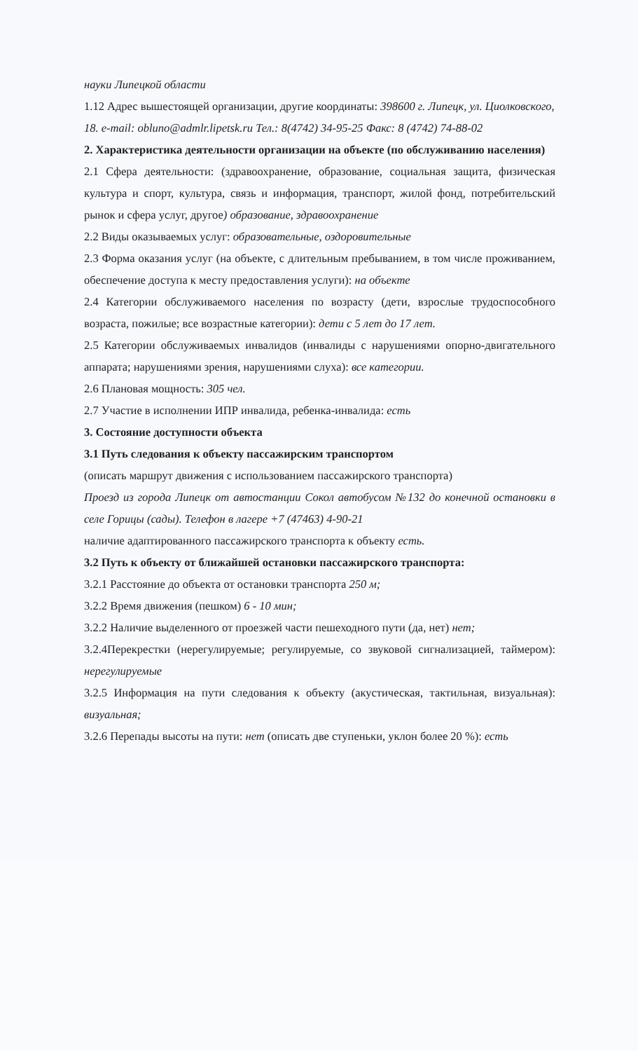науки Липецкой области
1.12 Адрес вышестоящей организации, другие координаты: 398600 г. Липецк, ул. Циолковского,
18. e-mail: obluno@admlr.lipetsk.ru Тел.: 8(4742) 34-95-25 Факс: 8 (4742) 74-88-02
2. Характеристика деятельности организации на объекте (по обслуживанию населения)
2.1 Сфера деятельности: (здравоохранение, образование, социальная защита, физическая культура и спорт, культура, связь и информация, транспорт, жилой фонд, потребительский рынок и сфера услуг, другое) образование, здравоохранение
2.2 Виды оказываемых услуг: образовательные, оздоровительные
2.3 Форма оказания услуг (на объекте, с длительным пребыванием, в том числе проживанием, обеспечение доступа к месту предоставления услуги): на объекте
2.4 Категории обслуживаемого населения по возрасту (дети, взрослые трудоспособного возраста, пожилые; все возрастные категории): дети с 5 лет до 17 лет.
2.5 Категории обслуживаемых инвалидов (инвалиды с нарушениями опорно-двигательного аппарата; нарушениями зрения, нарушениями слуха): все категории.
2.6 Плановая мощность: 305 чел.
2.7 Участие в исполнении ИПР инвалида, ребенка-инвалида: есть
3. Состояние доступности объекта
3.1 Путь следования к объекту пассажирским транспортом
(описать маршрут движения с использованием пассажирского транспорта)
Проезд из города Липецк от автостанции Сокол автобусом №132 до конечной остановки в селе Горицы (сады). Телефон в лагере +7 (47463) 4-90-21
наличие адаптированного пассажирского транспорта к объекту есть.
3.2 Путь к объекту от ближайшей остановки пассажирского транспорта:
3.2.1 Расстояние до объекта от остановки транспорта 250 м;
3.2.2 Время движения (пешком) 6 - 10 мин;
3.2.2 Наличие выделенного от проезжей части пешеходного пути (да, нет) нет;
3.2.4Перекрестки (нерегулируемые; регулируемые, со звуковой сигнализацией, таймером): нерегулируемые
3.2.5 Информация на пути следования к объекту (акустическая, тактильная, визуальная): визуальная;
3.2.6 Перепады высоты на пути: нет (описать две ступеньки, уклон более 20 %): есть